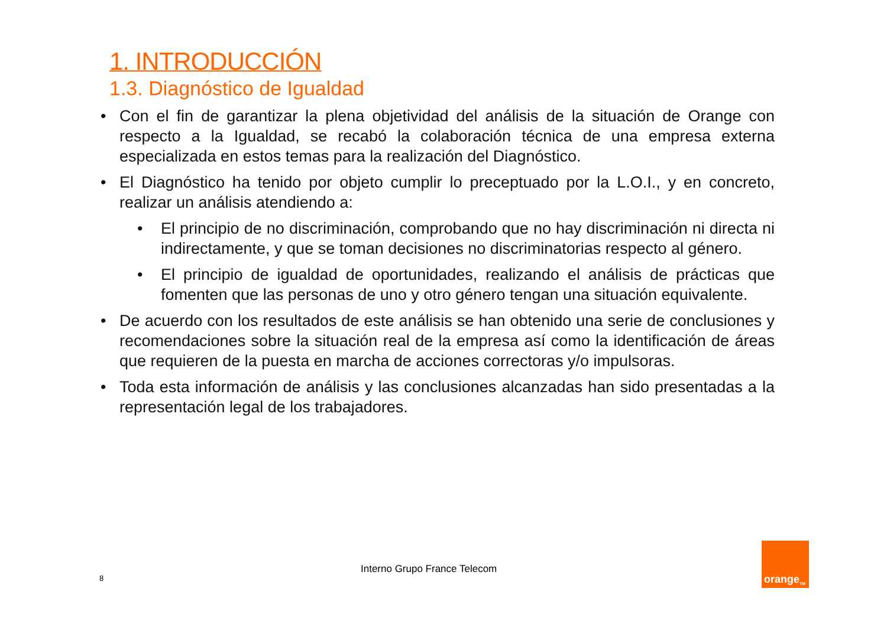1. INTRODUCCIÓN
1.3. Diagnóstico de Igualdad
• Con el fin de garantizar la plena objetividad del análisis de la situación de Orange con respecto a la Igualdad, se recabó la colaboración técnica de una empresa externa especializada en estos temas para la realización del Diagnóstico.
• El Diagnóstico ha tenido por objeto cumplir lo preceptuado por la L.O.I., y en concreto, realizar un análisis atendiendo a:
• El principio de no discriminación, comprobando que no hay discriminación ni directa ni indirectamente, y que se toman decisiones no discriminatorias respecto al género.
• El principio de igualdad de oportunidades, realizando el análisis de prácticas que fomenten que las personas de uno y otro género tengan una situación equivalente.
• De acuerdo con los resultados de este análisis se han obtenido una serie de conclusiones y recomendaciones sobre la situación real de la empresa así como la identificación de áreas que requieren de la puesta en marcha de acciones correctoras y/o impulsoras.
• Toda esta información de análisis y las conclusiones alcanzadas han sido presentadas a la representación legal de los trabajadores.
8
Interno Grupo France Telecom
orange<sup>TM</sup>